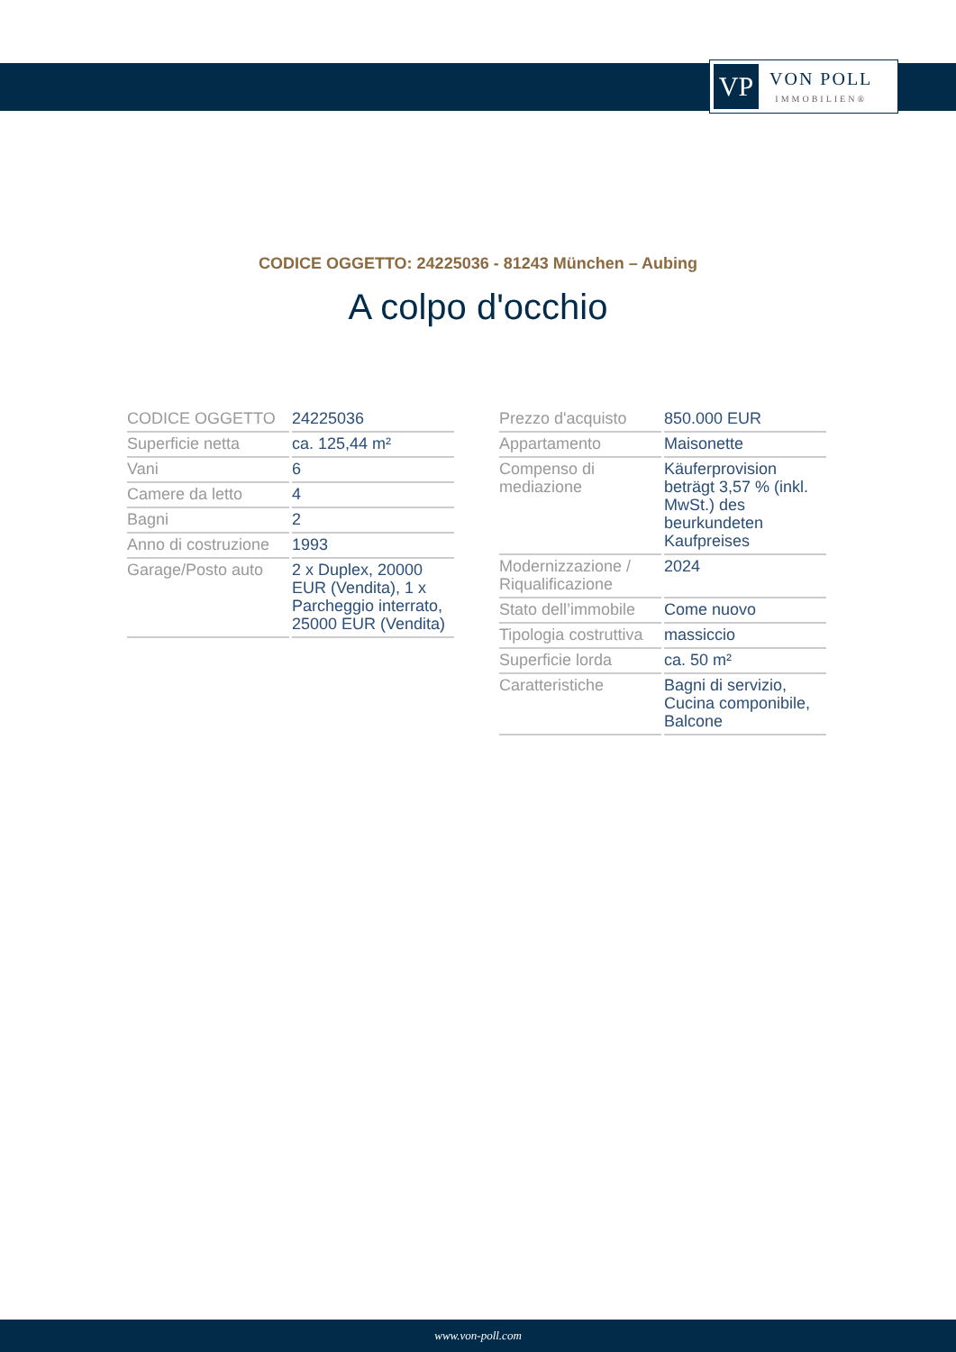VP
VON POLL
IMMOBILIEN®
CODICE OGGETTO: 24225036 - 81243 München – Aubing
A colpo d'occhio
| CODICE OGGETTO | 24225036 |
| Superficie netta | ca. 125,44 m² |
| Vani | 6 |
| Camere da letto | 4 |
| Bagni | 2 |
| Anno di costruzione | 1993 |
| Garage/Posto auto | 2 x Duplex, 20000 EUR (Vendita), 1 x Parcheggio interrato, 25000 EUR (Vendita) |
| Prezzo d'acquisto | 850.000 EUR |
| Appartamento | Maisonette |
| Compenso di mediazione | Käuferprovision beträgt 3,57 % (inkl. MwSt.) des beurkundeten Kaufpreises |
| Modernizzazione / Riqualificazione | 2024 |
| Stato dell’immobile | Come nuovo |
| Tipologia costruttiva | massiccio |
| Superficie lorda | ca. 50 m² |
| Caratteristiche | Bagni di servizio, Cucina componibile, Balcone |
www.von-poll.com